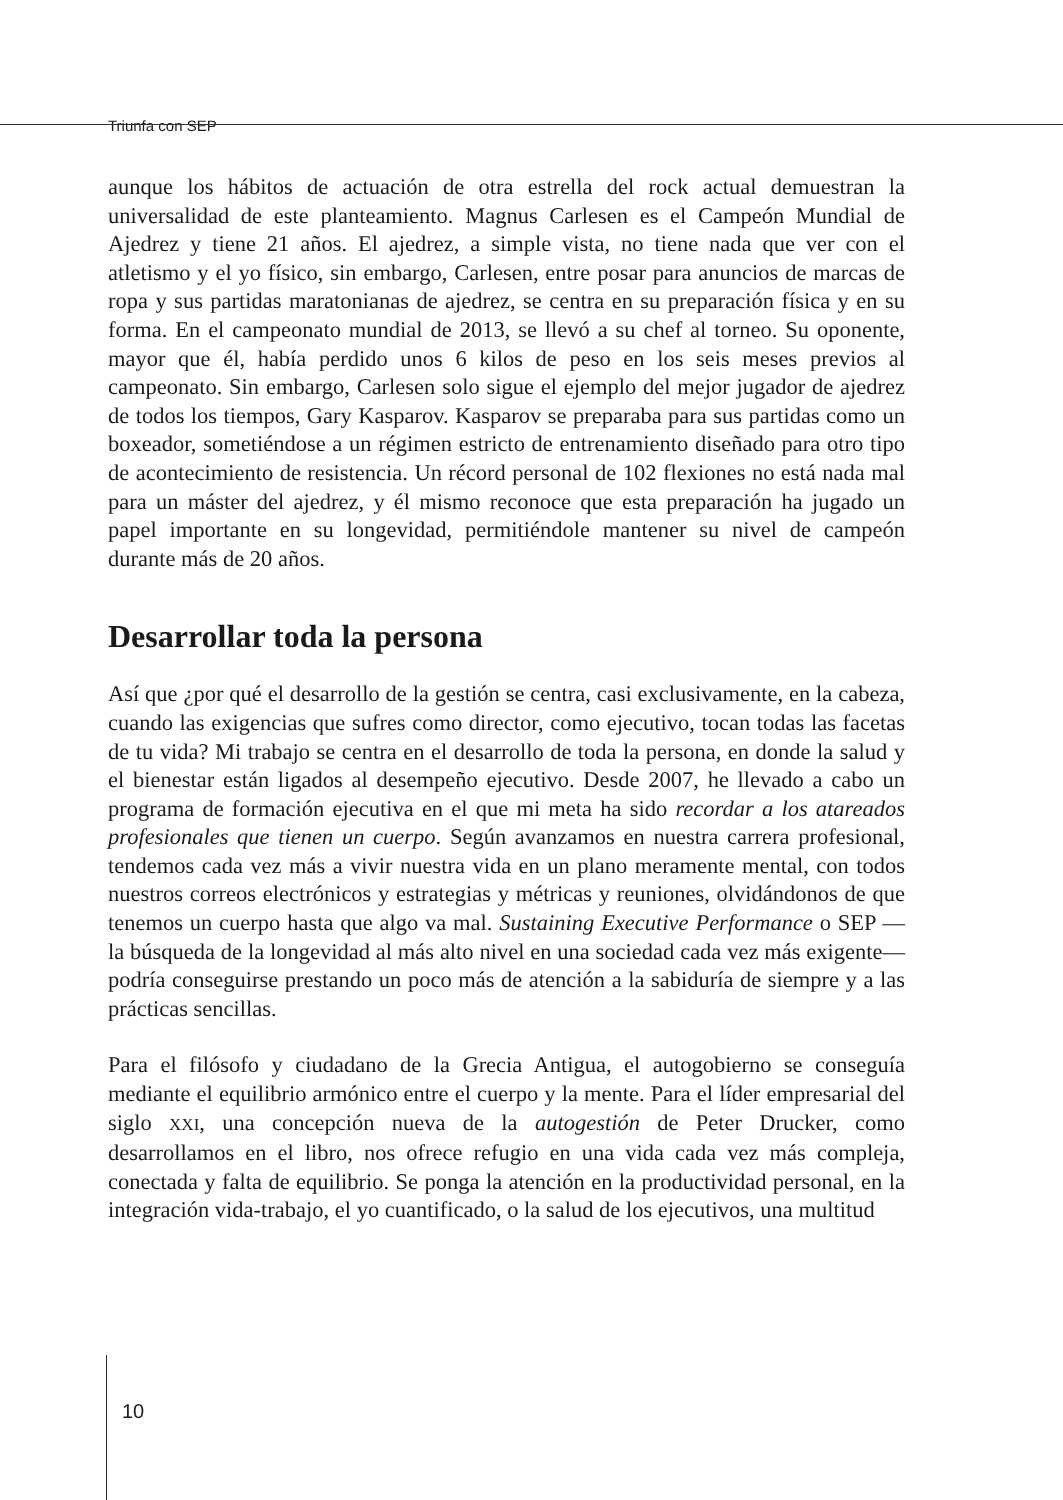Triunfa con SEP
aunque los hábitos de actuación de otra estrella del rock actual demuestran la universalidad de este planteamiento. Magnus Carlesen es el Campeón Mundial de Ajedrez y tiene 21 años. El ajedrez, a simple vista, no tiene nada que ver con el atletismo y el yo físico, sin embargo, Carlesen, entre posar para anuncios de marcas de ropa y sus partidas maratonianas de ajedrez, se centra en su preparación física y en su forma. En el campeonato mundial de 2013, se llevó a su chef al torneo. Su oponente, mayor que él, había perdido unos 6 kilos de peso en los seis meses previos al campeonato. Sin embargo, Carlesen solo sigue el ejemplo del mejor jugador de ajedrez de todos los tiempos, Gary Kasparov. Kasparov se preparaba para sus partidas como un boxeador, sometiéndose a un régimen estricto de entrenamiento diseñado para otro tipo de acontecimiento de resistencia. Un récord personal de 102 flexiones no está nada mal para un máster del ajedrez, y él mismo reconoce que esta preparación ha jugado un papel importante en su longevidad, permitiéndole mantener su nivel de campeón durante más de 20 años.
Desarrollar toda la persona
Así que ¿por qué el desarrollo de la gestión se centra, casi exclusivamente, en la cabeza, cuando las exigencias que sufres como director, como ejecutivo, tocan todas las facetas de tu vida? Mi trabajo se centra en el desarrollo de toda la persona, en donde la salud y el bienestar están ligados al desempeño ejecutivo. Desde 2007, he llevado a cabo un programa de formación ejecutiva en el que mi meta ha sido recordar a los atareados profesionales que tienen un cuerpo. Según avanzamos en nuestra carrera profesional, tendemos cada vez más a vivir nuestra vida en un plano meramente mental, con todos nuestros correos electrónicos y estrategias y métricas y reuniones, olvidándonos de que tenemos un cuerpo hasta que algo va mal. Sustaining Executive Performance o SEP —la búsqueda de la longevidad al más alto nivel en una sociedad cada vez más exigente— podría conseguirse prestando un poco más de atención a la sabiduría de siempre y a las prácticas sencillas.
Para el filósofo y ciudadano de la Grecia Antigua, el autogobierno se conseguía mediante el equilibrio armónico entre el cuerpo y la mente. Para el líder empresarial del siglo XXI, una concepción nueva de la autogestión de Peter Drucker, como desarrollamos en el libro, nos ofrece refugio en una vida cada vez más compleja, conectada y falta de equilibrio. Se ponga la atención en la productividad personal, en la integración vida-trabajo, el yo cuantificado, o la salud de los ejecutivos, una multitud
10